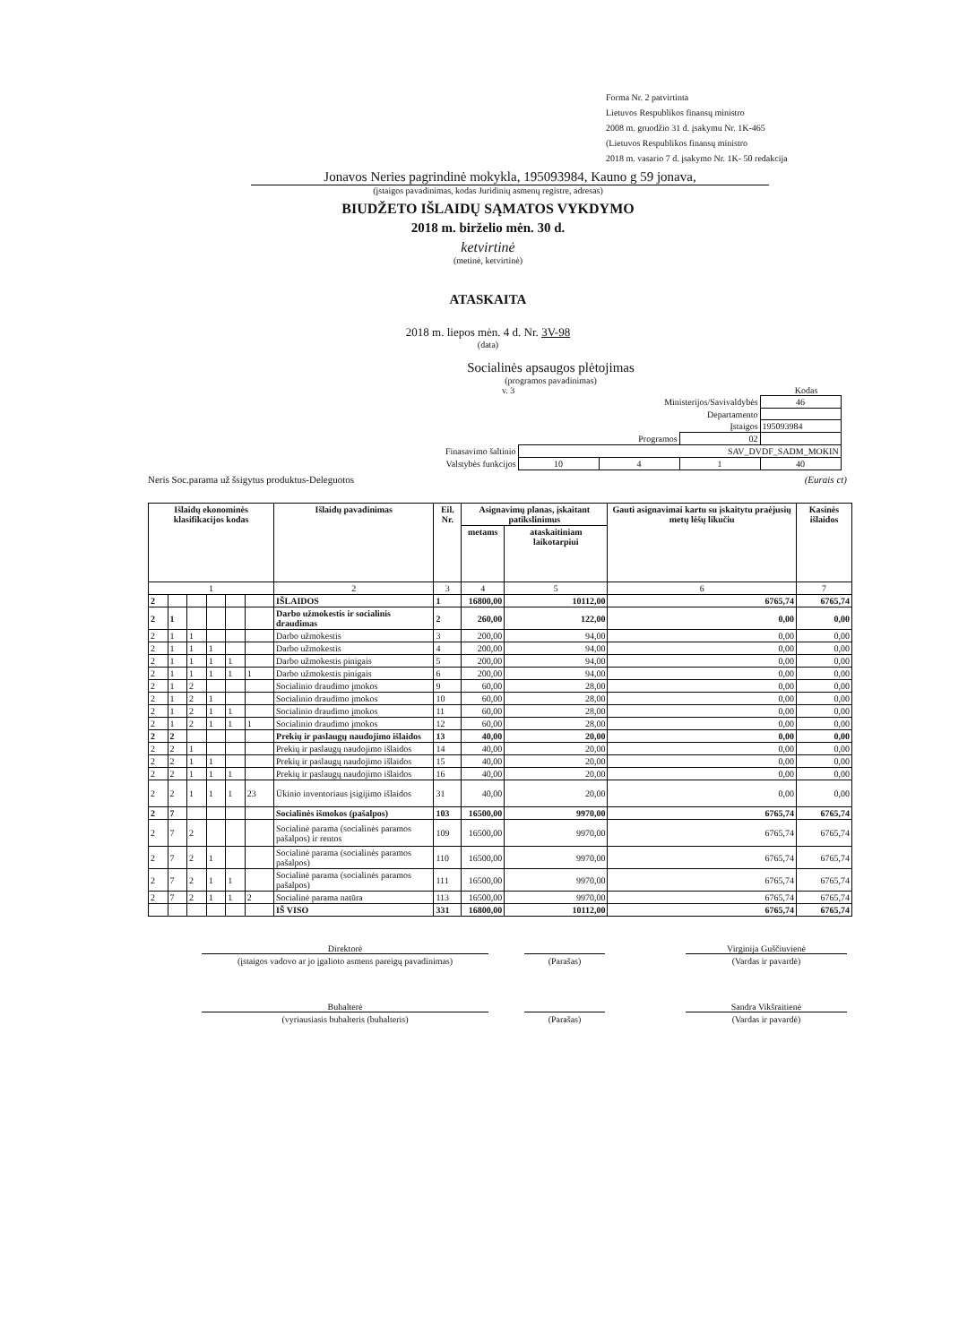Forma Nr. 2 patvirtinta
Lietuvos Respublikos finansų ministro
2008 m. gruodžio 31 d. įsakymu Nr. 1K-465
(Lietuvos Respublikos finansų ministro
2018 m. vasario 7 d. įsakymo Nr. 1K- 50 redakcija
Jonavos Neries pagrindinė mokykla, 195093984, Kauno g 59 jonava,
(įstaigos pavadinimas, kodas Juridinių asmenų registre, adresas)
BIUDŽETO IŠLAIDŲ SĄMATOS VYKDYMO
2018 m. birželio mėn. 30 d.
ketvirtinė
(metinė, ketvirtinė)
ATASKAITA
2018 m. liepos mėn. 4 d. Nr. 3V-98
(data)
Socialinės apsaugos plėtojimas
(programos pavadinimas)
v. 3 Kodas
| Ministerijos/Savivaldybės | | | | 46 |
| Departamento | | | | |
| Įstaigos | | | | 195093984 |
| Programos | | | 02 | |
| Finasavimo šaltinio | SAV_DVDF_SADM_MOKIN | | | |
| Valstybės funkcijos | 10 | 4 | 1 | 40 |
Neris Soc.parama už šsigytus produktus-Deleguotos (Eurais ct)
| Išlaidų ekonominės klasifikacijos kodas | | | | | | Išlaidų pavadinimas | Eil. Nr. | Asignavimų planas, įskaitant patikslinimus | | Gauti asignavimai kartu su įskaitytu praėjusių metų lėšų likučiu | Kasinės išlaidos |
| --- | --- | --- | --- | --- | --- | --- | --- | --- | --- | --- | --- |
| | | | | | | | | metams | ataskaitiniam laikotarpiui | | |
| 1 | | | | | | 2 | 3 | 4 | 5 | 6 | 7 |
| 2 | | | | | | IŠLAIDOS | 1 | 16800,00 | 10112,00 | 6765,74 | 6765,74 |
| 2 | 1 | | | | | Darbo užmokestis ir socialinis draudimas | 2 | 260,00 | 122,00 | 0,00 | 0,00 |
| 2 | 1 | 1 | | | | Darbo užmokestis | 3 | 200,00 | 94,00 | 0,00 | 0,00 |
| 2 | 1 | 1 | 1 | | | Darbo užmokestis | 4 | 200,00 | 94,00 | 0,00 | 0,00 |
| 2 | 1 | 1 | 1 | 1 | | Darbo užmokestis pinigais | 5 | 200,00 | 94,00 | 0,00 | 0,00 |
| 2 | 1 | 1 | 1 | 1 | 1 | Darbo užmokestis pinigais | 6 | 200,00 | 94,00 | 0,00 | 0,00 |
| 2 | 1 | 2 | | | | Socialinio draudimo įmokos | 9 | 60,00 | 28,00 | 0,00 | 0,00 |
| 2 | 1 | 2 | 1 | | | Socialinio draudimo įmokos | 10 | 60,00 | 28,00 | 0,00 | 0,00 |
| 2 | 1 | 2 | 1 | 1 | | Socialinio draudimo įmokos | 11 | 60,00 | 28,00 | 0,00 | 0,00 |
| 2 | 1 | 2 | 1 | 1 | 1 | Socialinio draudimo įmokos | 12 | 60,00 | 28,00 | 0,00 | 0,00 |
| 2 | 2 | | | | | Prekių ir paslaugų naudojimo išlaidos | 13 | 40,00 | 20,00 | 0,00 | 0,00 |
| 2 | 2 | 1 | | | | Prekių ir paslaugų naudojimo išlaidos | 14 | 40,00 | 20,00 | 0,00 | 0,00 |
| 2 | 2 | 1 | 1 | | | Prekių ir paslaugų naudojimo išlaidos | 15 | 40,00 | 20,00 | 0,00 | 0,00 |
| 2 | 2 | 1 | 1 | 1 | | Prekių ir paslaugų naudojimo išlaidos | 16 | 40,00 | 20,00 | 0,00 | 0,00 |
| 2 | 2 | 1 | 1 | 1 | 23 | Ūkinio inventoriaus įsigijimo išlaidos | 31 | 40,00 | 20,00 | 0,00 | 0,00 |
| 2 | 7 | | | | | Socialinės išmokos (pašalpos) | 103 | 16500,00 | 9970,00 | 6765,74 | 6765,74 |
| 2 | 7 | 2 | | | | Socialinė parama (socialinės paramos pašalpos) ir rentos | 109 | 16500,00 | 9970,00 | 6765,74 | 6765,74 |
| 2 | 7 | 2 | 1 | | | Socialinė parama (socialinės paramos pašalpos) | 110 | 16500,00 | 9970,00 | 6765,74 | 6765,74 |
| 2 | 7 | 2 | 1 | 1 | | Socialinė parama (socialinės paramos pašalpos) | 111 | 16500,00 | 9970,00 | 6765,74 | 6765,74 |
| 2 | 7 | 2 | 1 | 1 | 2 | Socialinė parama natūra | 113 | 16500,00 | 9970,00 | 6765,74 | 6765,74 |
| | | | | | | IŠ VISO | 331 | 16800,00 | 10112,00 | 6765,74 | 6765,74 |
Direktorė Virginija Guščiuvienė
(įstaigos vadovo ar jo įgalioto asmens pareigų pavadinimas)
(Parašas) (Vardas ir pavardė)
Buhalterė Sandra Vikšraitienė
(vyriausiasis buhalteris (buhalteris) (Parašas) (Vardas ir pavardė)